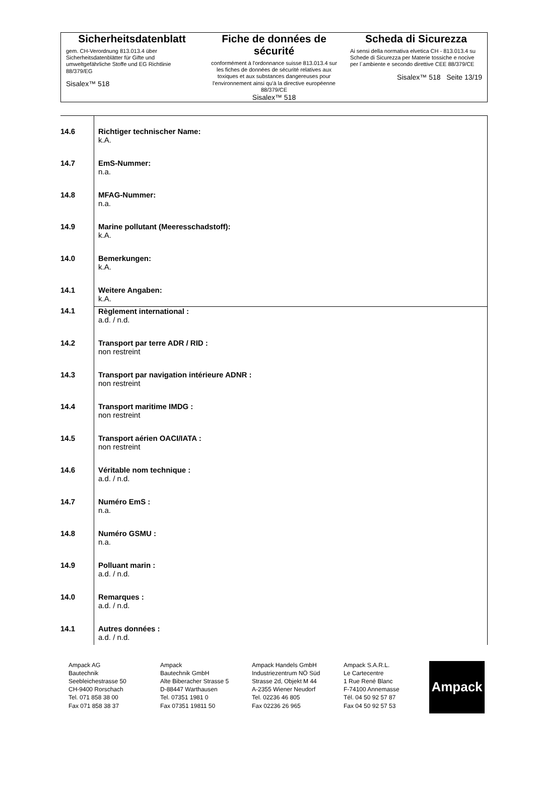Sicherheitsdatenblatt
gem. CH-Verordnung 813.013.4 über Sicherheitsdatenblätter für Gifte und umweltgefährliche Stoffe und EG Richtlinie 88/379/EG
Sisalex™ 518
Fiche de données de sécurité
conformément à l'ordonnance suisse 813.013.4 sur les fiches de données de sécurité relatives aux toxiques et aux substances dangereuses pour l'environnement ainsi qu'à la directive européenne 88/379/CE
Sisalex™ 518
Scheda di Sicurezza
Ai sensi della normativa elvetica CH - 813.013.4 su Schede di Sicurezza per Materie tossiche e nocive per l´ambiente e secondo direttive CEE 88/379/CE
Sisalex™ 518 Seite 13/19
| 14.6 | Richtiger technischer Name: k.A. |
| 14.7 | EmS-Nummer: n.a. |
| 14.8 | MFAG-Nummer: n.a. |
| 14.9 | Marine pollutant (Meeresschadstoff): k.A. |
| 14.0 | Bemerkungen: k.A. |
| 14.1 | Weitere Angaben: k.A. |
| 14.1 | Règlement international : a.d. / n.d. |
| 14.2 | Transport par terre ADR / RID : non restreint |
| 14.3 | Transport par navigation intérieure ADNR : non restreint |
| 14.4 | Transport maritime IMDG : non restreint |
| 14.5 | Transport aérien OACI/IATA : non restreint |
| 14.6 | Véritable nom technique : a.d. / n.d. |
| 14.7 | Numéro EmS : n.a. |
| 14.8 | Numéro GSMU : n.a. |
| 14.9 | Polluant marin : a.d. / n.d. |
| 14.0 | Remarques : a.d. / n.d. |
| 14.1 | Autres données : a.d. / n.d. |
Ampack AG
Bautechnik
Seebleichestrasse 50
CH-9400 Rorschach
Tel. 071 858 38 00
Fax 071 858 38 37
Ampack
Bautechnik GmbH
Alte Biberacher Strasse 5
D-88447 Warthausen
Tel. 07351 1981 0
Fax 07351 19811 50
Ampack Handels GmbH
Industriezentrum NÖ Süd
Strasse 2d, Objekt M 44
A-2355 Wiener Neudorf
Tel. 02236 46 805
Fax 02236 26 965
Ampack S.A.R.L.
Le Cartecentre
1 Rue René Blanc
F-74100 Annemasse
Tél. 04 50 92 57 87
Fax 04 50 92 57 53
Ampack